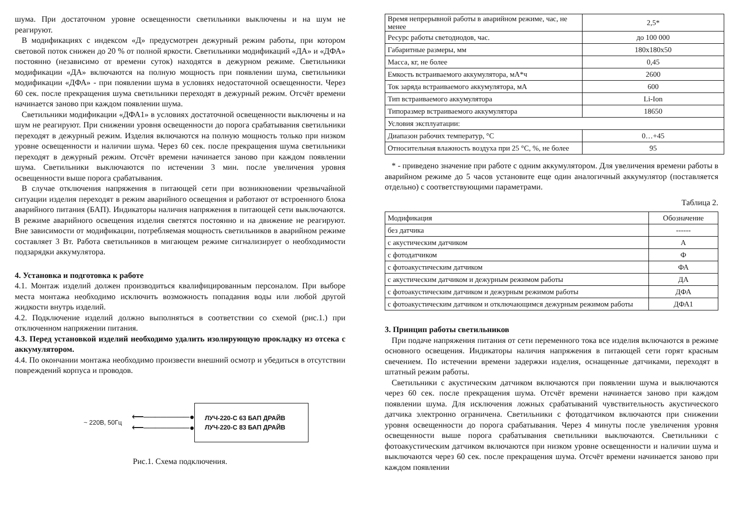шума. При достаточном уровне освещенности светильники выключены и на шум не реагируют.
В модификациях с индексом «Д» предусмотрен дежурный режим работы, при котором световой поток снижен до 20 % от полной яркости. Светильники модификаций «ДА» и «ДФА» постоянно (независимо от времени суток) находятся в дежурном режиме. Светильники модификации «ДА» включаются на полную мощность при появлении шума, светильники модификации «ДФА» - при появлении шума в условиях недостаточной освещенности. Через 60 сек. после прекращения шума светильники переходят в дежурный режим. Отсчёт времени начинается заново при каждом появлении шума.
Светильники модификации «ДФА1» в условиях достаточной освещенности выключены и на шум не реагируют. При снижении уровня освещенности до порога срабатывания светильники переходят в дежурный режим. Изделия включаются на полную мощность только при низком уровне освещенности и наличии шума. Через 60 сек. после прекращения шума светильники переходят в дежурный режим. Отсчёт времени начинается заново при каждом появлении шума. Светильники выключаются по истечении 3 мин. после увеличения уровня освещенности выше порога срабатывания.
В случае отключения напряжения в питающей сети при возникновении чрезвычайной ситуации изделия переходят в режим аварийного освещения и работают от встроенного блока аварийного питания (БАП). Индикаторы наличия напряжения в питающей сети выключаются. В режиме аварийного освещения изделия светятся постоянно и на движение не реагируют. Вне зависимости от модификации, потребляемая мощность светильников в аварийном режиме составляет 3 Вт. Работа светильников в мигающем режиме сигнализирует о необходимости подзарядки аккумулятора.
4. Установка и подготовка к работе
4.1. Монтаж изделий должен производиться квалифицированным персоналом. При выборе места монтажа необходимо исключить возможность попадания воды или любой другой жидкости внутрь изделий.
4.2. Подключение изделий должно выполняться в соответствии со схемой (рис.1.) при отключенном напряжении питания.
4.3. Перед установкой изделий необходимо удалить изолирующую прокладку из отсека с аккумулятором.
4.4. По окончании монтажа необходимо произвести внешний осмотр и убедиться в отсутствии повреждений корпуса и проводов.
~ 220В, 50Гц ⟵────────●
⟵────────●
ЛУЧ-220-С 63 БАП ДРАЙВ
ЛУЧ-220-С 83 БАП ДРАЙВ
Рис.1. Схема подключения.
| Время непрерывной работы в аварийном режиме, час, не менее | 2,5* |
| Ресурс работы светодиодов, час. | до 100 000 |
| Габаритные размеры, мм | 180х180х50 |
| Масса, кг, не более | 0,45 |
| Емкость встраиваемого аккумулятора, мА*ч | 2600 |
| Ток заряда встраиваемого аккумулятора, мА | 600 |
| Тип встраиваемого аккумулятора | Li-Ion |
| Типоразмер встраиваемого аккумулятора | 18650 |
| Условия эксплуатации: | |
| Диапазон рабочих температур, °С | 0…+45 |
| Относительная влажность воздуха при 25 °С, %, не более | 95 |
* - приведено значение при работе с одним аккумулятором. Для увеличения времени работы в аварийном режиме до 5 часов установите еще один аналогичный аккумулятор (поставляется отдельно) с соответствующими параметрами.
Таблица 2.
| Модификация | Обозначение |
| без датчика | ------ |
| с акустическим датчиком | А |
| с фотодатчиком | Ф |
| с фотоакустическим датчиком | ФА |
| с акустическим датчиком и дежурным режимом работы | ДА |
| с фотоакустическим датчиком и дежурным режимом работы | ДФА |
| с фотоакустическим датчиком и отключающимся дежурным режимом работы | ДФА1 |
3. Принцип работы светильников
При подаче напряжения питания от сети переменного тока все изделия включаются в режиме основного освещения. Индикаторы наличия напряжения в питающей сети горят красным свечением. По истечении времени задержки изделия, оснащенные датчиками, переходят в штатный режим работы.
Светильники с акустическим датчиком включаются при появлении шума и выключаются через 60 сек. после прекращения шума. Отсчёт времени начинается заново при каждом появлении шума. Для исключения ложных срабатываний чувствительность акустического датчика электронно ограничена. Светильники с фотодатчиком включаются при снижении уровня освещенности до порога срабатывания. Через 4 минуты после увеличения уровня освещенности выше порога срабатывания светильники выключаются. Светильники с фотоакустическим датчиком включаются при низком уровне освещенности и наличии шума и выключаются через 60 сек. после прекращения шума. Отсчёт времени начинается заново при каждом появлении